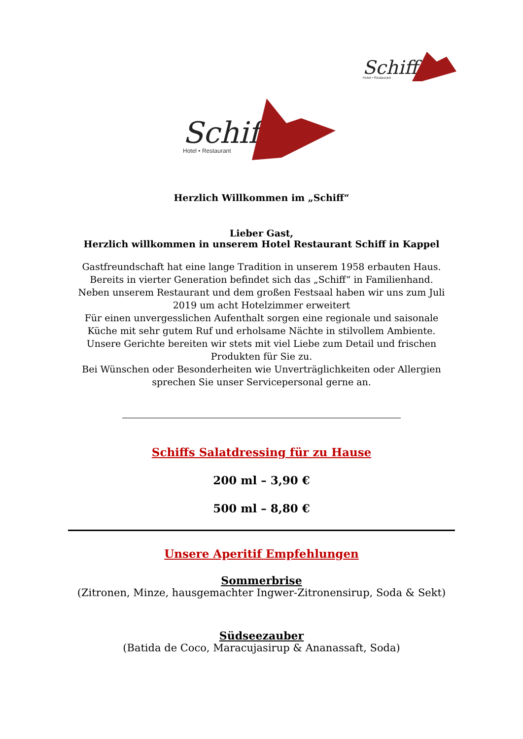Schiff
Hotel • Restaurant
Schiff
Hotel • Restaurant
Herzlich Willkommen im „Schiff“
Lieber Gast,
Herzlich willkommen in unserem Hotel Restaurant Schiff in Kappel
Gastfreundschaft hat eine lange Tradition in unserem 1958 erbauten Haus.
Bereits in vierter Generation befindet sich das „Schiff“ in Familienhand.
Neben unserem Restaurant und dem großen Festsaal haben wir uns zum Juli 2019 um acht Hotelzimmer erweitert
Für einen unvergesslichen Aufenthalt sorgen eine regionale und saisonale Küche mit sehr gutem Ruf und erholsame Nächte in stilvollem Ambiente.
Unsere Gerichte bereiten wir stets mit viel Liebe zum Detail und frischen Produkten für Sie zu.
Bei Wünschen oder Besonderheiten wie Unverträglichkeiten oder Allergien sprechen Sie unser Servicepersonal gerne an.
Schiffs Salatdressing für zu Hause
200 ml – 3,90 €
500 ml – 8,80 €
Unsere Aperitif Empfehlungen
Sommerbrise
(Zitronen, Minze, hausgemachter Ingwer-Zitronensirup, Soda & Sekt)
Südseezauber
(Batida de Coco, Maracujasirup & Ananassaft, Soda)